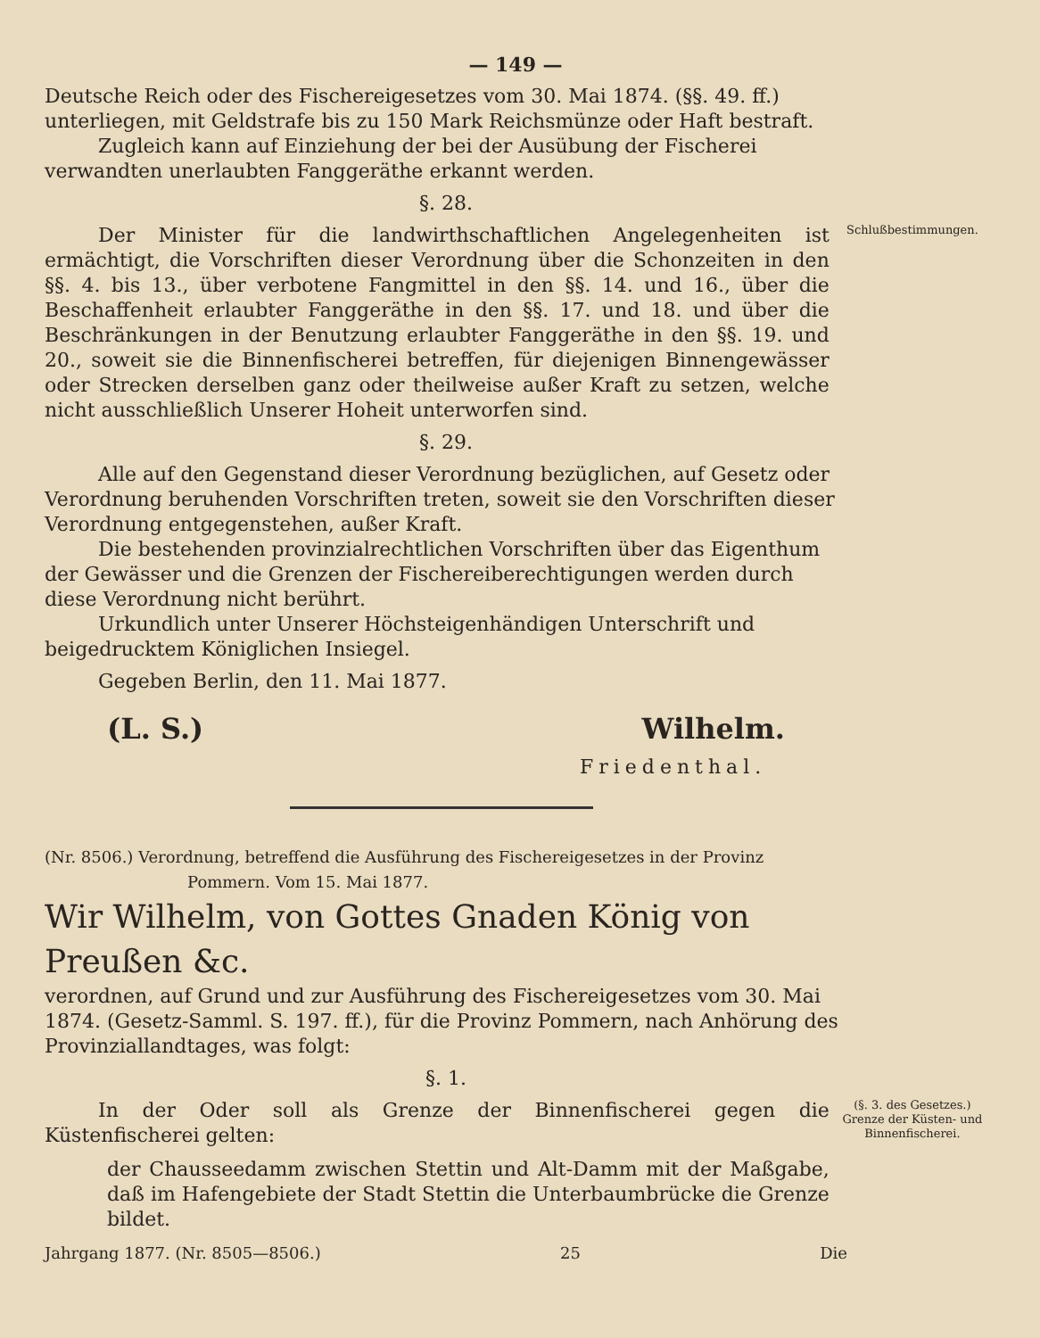— 149 —
Deutsche Reich oder des Fischereigesetzes vom 30. Mai 1874. (§§. 49. ff.) unterliegen, mit Geldstrafe bis zu 150 Mark Reichsmünze oder Haft bestraft.
Zugleich kann auf Einziehung der bei der Ausübung der Fischerei verwandten unerlaubten Fanggeräthe erkannt werden.
§. 28.
Der Minister für die landwirthschaftlichen Angelegenheiten ist ermächtigt, die Vorschriften dieser Verordnung über die Schonzeiten in den §§. 4. bis 13., über verbotene Fangmittel in den §§. 14. und 16., über die Beschaffenheit erlaubter Fanggeräthe in den §§. 17. und 18. und über die Beschränkungen in der Benutzung erlaubter Fanggeräthe in den §§. 19. und 20., soweit sie die Binnenfischerei betreffen, für diejenigen Binnengewässer oder Strecken derselben ganz oder theilweise außer Kraft zu setzen, welche nicht ausschließlich Unserer Hoheit unterworfen sind.
Schlußbestimmungen.
§. 29.
Alle auf den Gegenstand dieser Verordnung bezüglichen, auf Gesetz oder Verordnung beruhenden Vorschriften treten, soweit sie den Vorschriften dieser Verordnung entgegenstehen, außer Kraft.
Die bestehenden provinzialrechtlichen Vorschriften über das Eigenthum der Gewässer und die Grenzen der Fischereiberechtigungen werden durch diese Verordnung nicht berührt.
Urkundlich unter Unserer Höchsteigenhändigen Unterschrift und beigedrucktem Königlichen Insiegel.
Gegeben Berlin, den 11. Mai 1877.
(L. S.) Wilhelm.
Friedenthal.
(Nr. 8506.) Verordnung, betreffend die Ausführung des Fischereigesetzes in der Provinz
Pommern. Vom 15. Mai 1877.
Wir Wilhelm, von Gottes Gnaden König von Preußen &c.
verordnen, auf Grund und zur Ausführung des Fischereigesetzes vom 30. Mai 1874. (Gesetz-Samml. S. 197. ff.), für die Provinz Pommern, nach Anhörung des Provinziallandtages, was folgt:
§. 1.
In der Oder soll als Grenze der Binnenfischerei gegen die Küstenfischerei gelten:
der Chausseedamm zwischen Stettin und Alt-Damm mit der Maßgabe, daß im Hafengebiete der Stadt Stettin die Unterbaumbrücke die Grenze bildet.
(§. 3. des Gesetzes.)
Grenze der Küsten- und Binnenfischerei.
Jahrgang 1877. (Nr. 8505—8506.) 25 Die